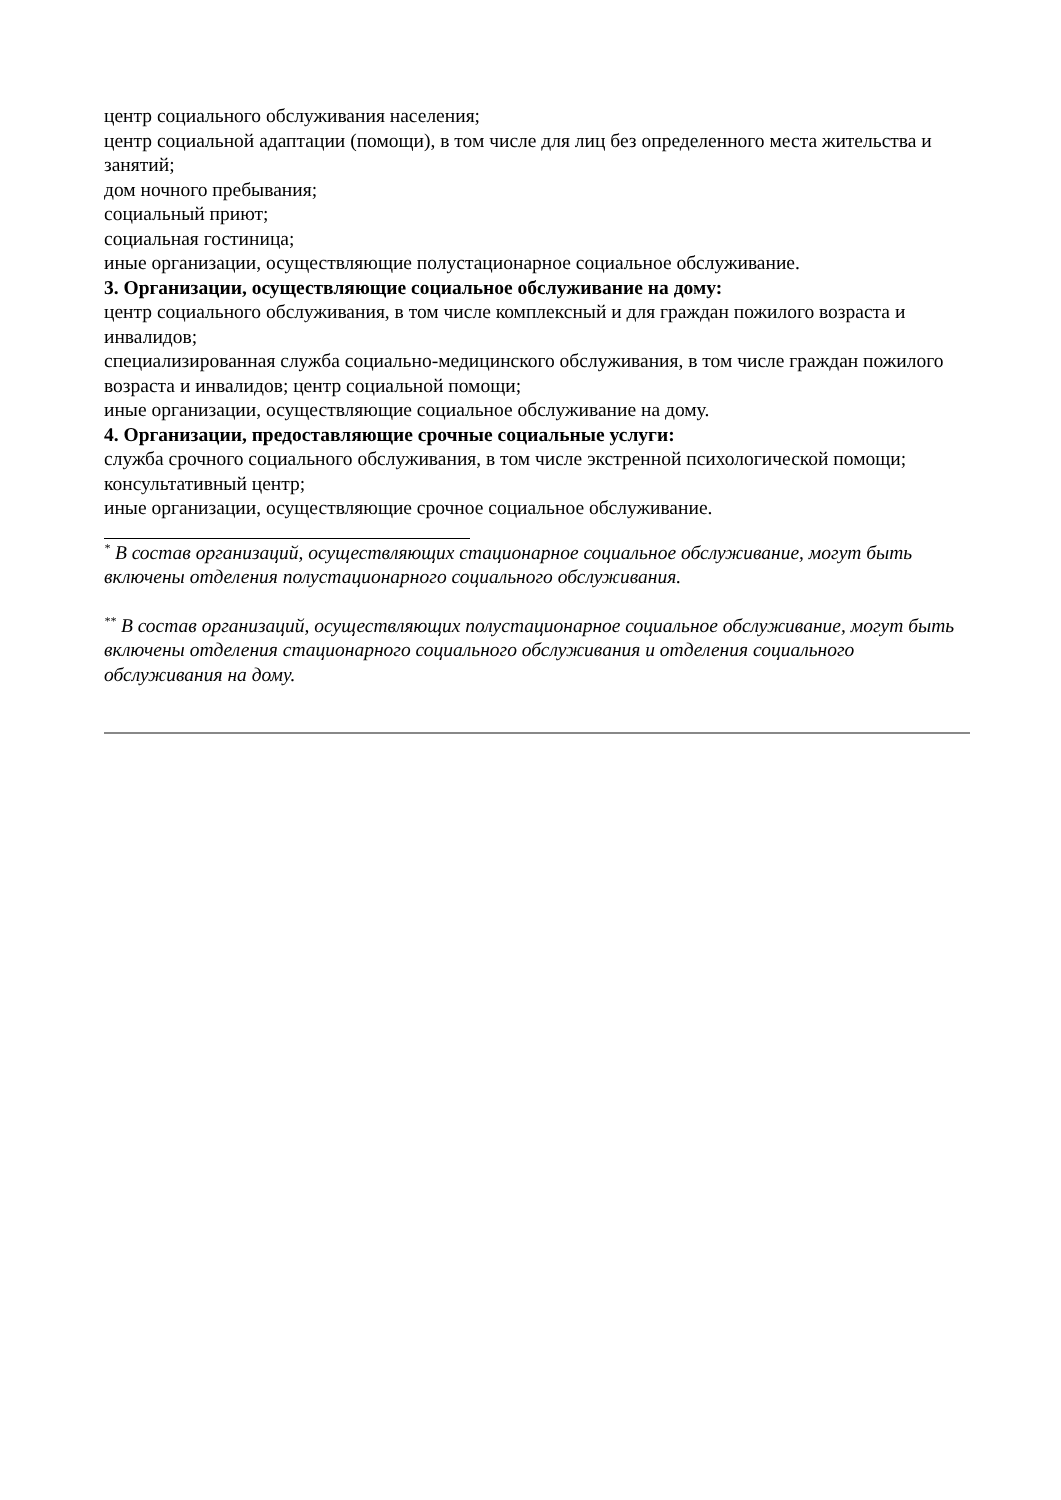центр социального обслуживания населения;
центр социальной адаптации (помощи), в том числе для лиц без определенного места жительства и занятий;
дом ночного пребывания;
социальный приют;
социальная гостиница;
иные организации, осуществляющие полустационарное социальное обслуживание.
3. Организации, осуществляющие социальное обслуживание на дому:
центр социального обслуживания, в том числе комплексный и для граждан пожилого возраста и инвалидов;
специализированная служба социально-медицинского обслуживания, в том числе граждан пожилого возраста и инвалидов; центр социальной помощи;
иные организации, осуществляющие социальное обслуживание на дому.
4. Организации, предоставляющие срочные социальные услуги:
служба срочного социального обслуживания, в том числе экстренной психологической помощи;
консультативный центр;
иные организации, осуществляющие срочное социальное обслуживание.
<sup>*</sup> В состав организаций, осуществляющих стационарное социальное обслуживание, могут быть включены отделения полустационарного социального обслуживания.
<sup>**</sup> В состав организаций, осуществляющих полустационарное социальное обслуживание, могут быть включены отделения стационарного социального обслуживания и отделения социального обслуживания на дому.